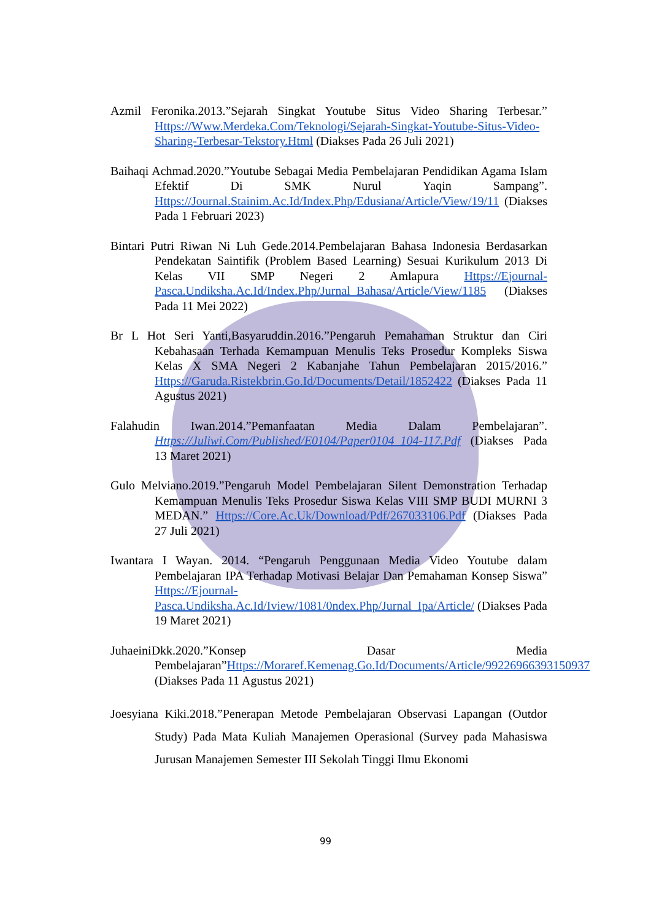Azmil Feronika.2013.”Sejarah Singkat Youtube Situs Video Sharing Terbesar.” Https://Www.Merdeka.Com/Teknologi/Sejarah-Singkat-Youtube-Situs-Video-Sharing-Terbesar-Tekstory.Html (Diakses Pada 26 Juli 2021)
Baihaqi Achmad.2020.”Youtube Sebagai Media Pembelajaran Pendidikan Agama Islam Efektif Di SMK Nurul Yaqin Sampang”. Https://Journal.Stainim.Ac.Id/Index.Php/Edusiana/Article/View/19/11 (Diakses Pada 1 Februari 2023)
Bintari Putri Riwan Ni Luh Gede.2014.Pembelajaran Bahasa Indonesia Berdasarkan Pendekatan Saintifik (Problem Based Learning) Sesuai Kurikulum 2013 Di Kelas VII SMP Negeri 2 Amlapura Https://Ejournal-Pasca.Undiksha.Ac.Id/Index.Php/Jurnal_Bahasa/Article/View/1185 (Diakses Pada 11 Mei 2022)
Br L Hot Seri Yanti,Basyaruddin.2016.”Pengaruh Pemahaman Struktur dan Ciri Kebahasaan Terhada Kemampuan Menulis Teks Prosedur Kompleks Siswa Kelas X SMA Negeri 2 Kabanjahe Tahun Pembelajaran 2015/2016.” Https://Garuda.Ristekbrin.Go.Id/Documents/Detail/1852422 (Diakses Pada 11 Agustus 2021)
Falahudin Iwan.2014.”Pemanfaatan Media Dalam Pembelajaran”. Https://Juliwi.Com/Published/E0104/Paper0104_104-117.Pdf (Diakses Pada 13 Maret 2021)
Gulo Melviano.2019.”Pengaruh Model Pembelajaran Silent Demonstration Terhadap Kemampuan Menulis Teks Prosedur Siswa Kelas VIII SMP BUDI MURNI 3 MEDAN.” Https://Core.Ac.Uk/Download/Pdf/267033106.Pdf (Diakses Pada 27 Juli 2021)
Iwantara I Wayan. 2014. “Pengaruh Penggunaan Media Video Youtube dalam Pembelajaran IPA Terhadap Motivasi Belajar Dan Pemahaman Konsep Siswa” Https://Ejournal-Pasca.Undiksha.Ac.Id/Iview/1081/0ndex.Php/Jurnal_Ipa/Article/ (Diakses Pada 19 Maret 2021)
JuhaeiniDkk.2020.”Konsep Dasar Media Pembelajaran”Https://Moraref.Kemenag.Go.Id/Documents/Article/99226966393150937 (Diakses Pada 11 Agustus 2021)
Joesyiana Kiki.2018.”Penerapan Metode Pembelajaran Observasi Lapangan (Outdor Study) Pada Mata Kuliah Manajemen Operasional (Survey pada Mahasiswa Jurusan Manajemen Semester III Sekolah Tinggi Ilmu Ekonomi
99